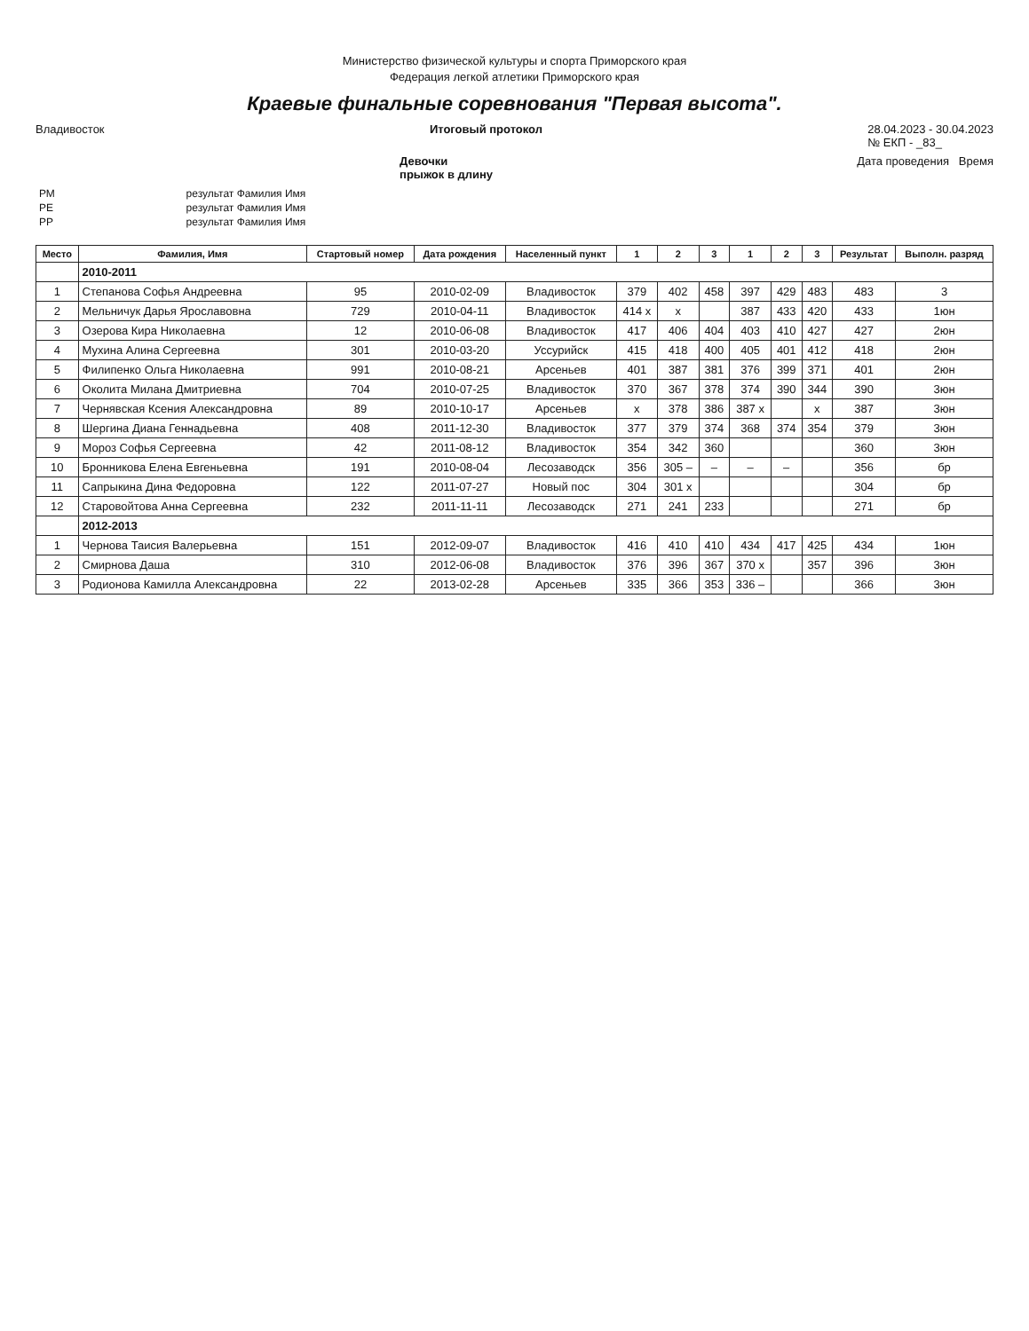Министерство физической культуры и спорта Приморского края
Федерация легкой атлетики Приморского края
Краевые финальные соревнования "Первая высота".
Владивосток Итоговый протокол 28.04.2023 - 30.04.2023
№ ЕКП - _83_
Девочки
прыжок в длину Дата проведения Время
| РМ | результат Фамилия Имя |
| РЕ | результат Фамилия Имя |
| РР | результат Фамилия Имя |
| Место | Фамилия, Имя | Стартовый номер | Дата рождения | Населенный пункт | 1 | 2 | 3 | 1 | 2 | 3 | Результат | Выполн. разряд |
| --- | --- | --- | --- | --- | --- | --- | --- | --- | --- | --- | --- | --- |
| | 2010-2011 | | | | | | | | | | | |
| 1 | Степанова Софья Андреевна | 95 | 2010-02-09 | Владивосток | 379 | 402 | 458 | 397 | 429 | 483 | 483 | 3 |
| 2 | Мельничук Дарья Ярославовна | 729 | 2010-04-11 | Владивосток | 414 x | x | | 387 | 433 | 420 | 433 | 1юн |
| 3 | Озерова Кира Николаевна | 12 | 2010-06-08 | Владивосток | 417 | 406 | 404 | 403 | 410 | 427 | 427 | 2юн |
| 4 | Мухина Алина Сергеевна | 301 | 2010-03-20 | Уссурийск | 415 | 418 | 400 | 405 | 401 | 412 | 418 | 2юн |
| 5 | Филипенко Ольга Николаевна | 991 | 2010-08-21 | Арсеньев | 401 | 387 | 381 | 376 | 399 | 371 | 401 | 2юн |
| 6 | Околита Милана Дмитриевна | 704 | 2010-07-25 | Владивосток | 370 | 367 | 378 | 374 | 390 | 344 | 390 | 3юн |
| 7 | Чернявская Ксения Александровна | 89 | 2010-10-17 | Арсеньев | x | 378 | 386 | 387 x | | x | 387 | 3юн |
| 8 | Шергина Диана Геннадьевна | 408 | 2011-12-30 | Владивосток | 377 | 379 | 374 | 368 | 374 | 354 | 379 | 3юн |
| 9 | Мороз Софья Сергеевна | 42 | 2011-08-12 | Владивосток | 354 | 342 | 360 | | | | 360 | 3юн |
| 10 | Бронникова Елена Евгеньевна | 191 | 2010-08-04 | Лесозаводск | 356 | 305 – | – | – | – | | 356 | бр |
| 11 | Сапрыкина Дина Федоровна | 122 | 2011-07-27 | Новый пос | 304 | 301 x | | | | | 304 | бр |
| 12 | Старовойтова Анна Сергеевна | 232 | 2011-11-11 | Лесозаводск | 271 | 241 | 233 | | | | 271 | бр |
| | 2012-2013 | | | | | | | | | | | |
| 1 | Чернова Таисия Валерьевна | 151 | 2012-09-07 | Владивосток | 416 | 410 | 410 | 434 | 417 | 425 | 434 | 1юн |
| 2 | Смирнова Даша | 310 | 2012-06-08 | Владивосток | 376 | 396 | 367 | 370 x | | 357 | 396 | 3юн |
| 3 | Родионова Камилла Александровна | 22 | 2013-02-28 | Арсеньев | 335 | 366 | 353 | 336 – | | | 366 | 3юн |